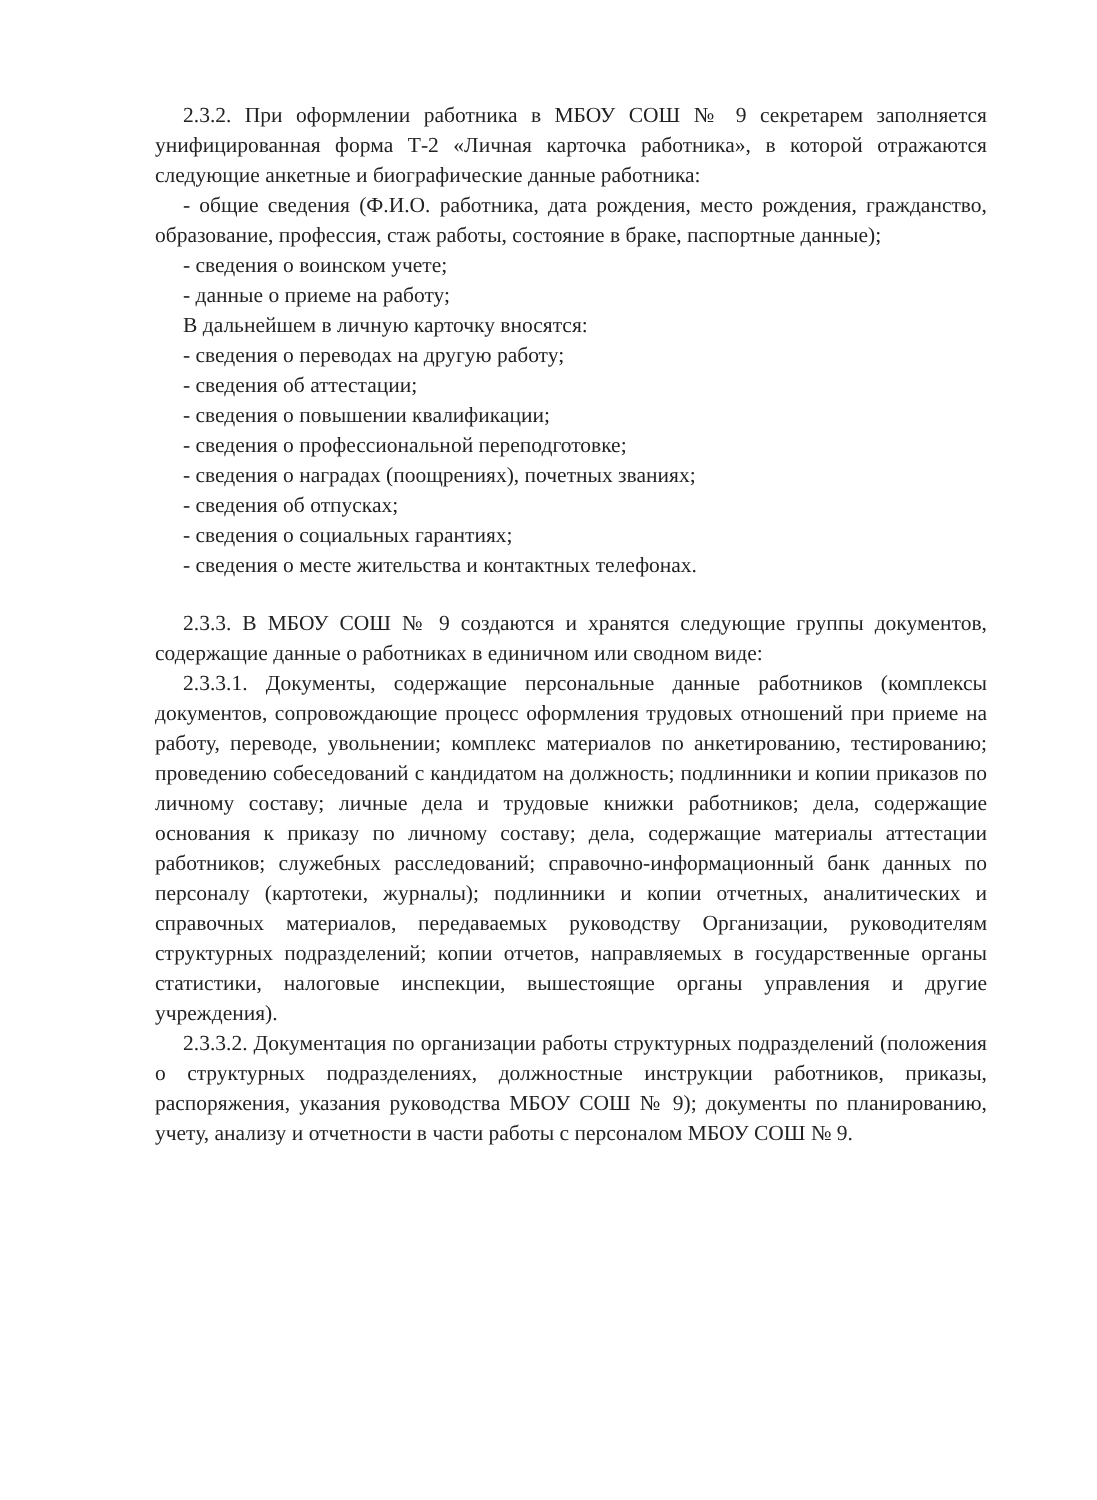2.3.2. При оформлении работника в МБОУ СОШ № 9 секретарем заполняется унифицированная форма Т-2 «Личная карточка работника», в которой отражаются следующие анкетные и биографические данные работника:
- общие сведения (Ф.И.О. работника, дата рождения, место рождения, гражданство, образование, профессия, стаж работы, состояние в браке, паспортные данные);
- сведения о воинском учете;
- данные о приеме на работу;
В дальнейшем в личную карточку вносятся:
- сведения о переводах на другую работу;
- сведения об аттестации;
- сведения о повышении квалификации;
- сведения о профессиональной переподготовке;
- сведения о наградах (поощрениях), почетных званиях;
- сведения об отпусках;
- сведения о социальных гарантиях;
- сведения о месте жительства и контактных телефонах.
2.3.3. В МБОУ СОШ № 9 создаются и хранятся следующие группы документов, содержащие данные о работниках в единичном или сводном виде:
2.3.3.1. Документы, содержащие персональные данные работников (комплексы документов, сопровождающие процесс оформления трудовых отношений при приеме на работу, переводе, увольнении; комплекс материалов по анкетированию, тестированию; проведению собеседований с кандидатом на должность; подлинники и копии приказов по личному составу; личные дела и трудовые книжки работников; дела, содержащие основания к приказу по личному составу; дела, содержащие материалы аттестации работников; служебных расследований; справочно-информационный банк данных по персоналу (картотеки, журналы); подлинники и копии отчетных, аналитических и справочных материалов, передаваемых руководству Организации, руководителям структурных подразделений; копии отчетов, направляемых в государственные органы статистики, налоговые инспекции, вышестоящие органы управления и другие учреждения).
2.3.3.2. Документация по организации работы структурных подразделений (положения о структурных подразделениях, должностные инструкции работников, приказы, распоряжения, указания руководства МБОУ СОШ № 9); документы по планированию, учету, анализу и отчетности в части работы с персоналом МБОУ СОШ № 9.